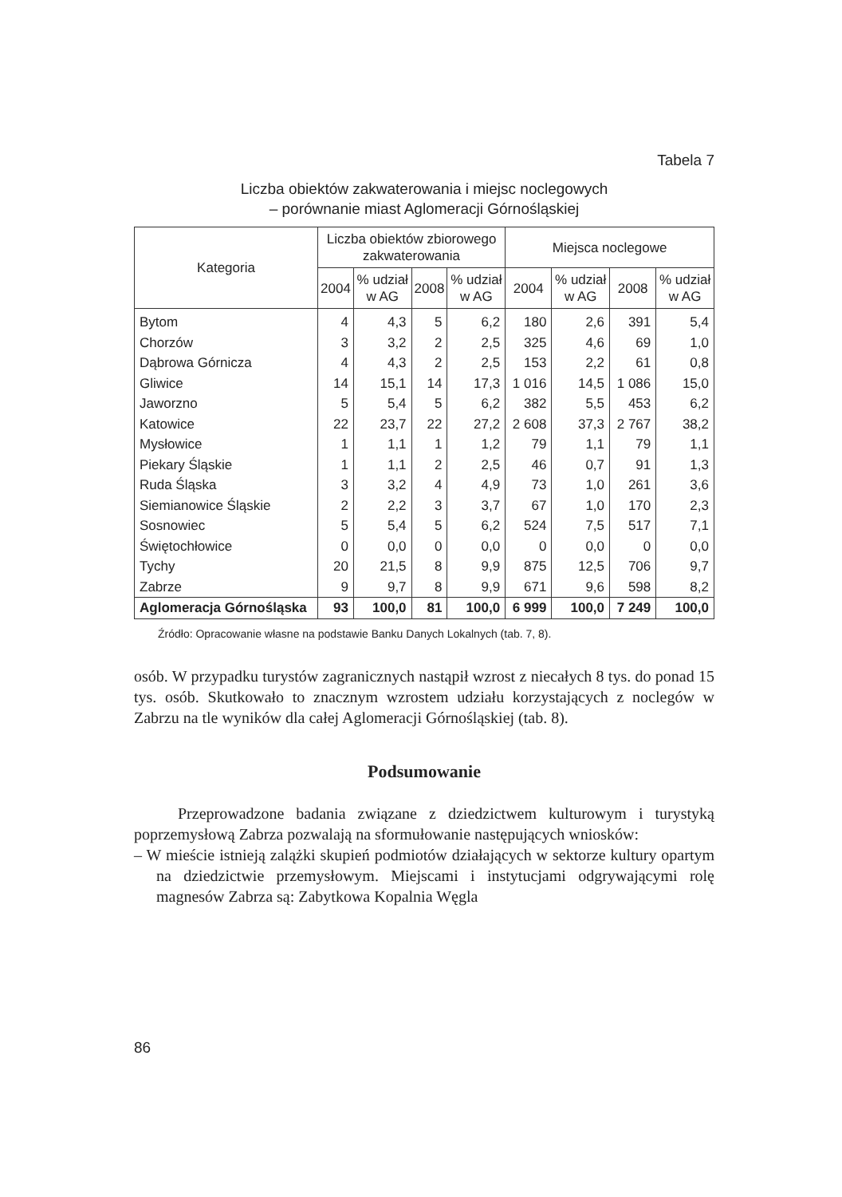Tabela 7
Liczba obiektów zakwaterowania i miejsc noclegowych
– porównanie miast Aglomeracji Górnośląskiej
| Kategoria | Liczba obiektów zbiorowego zakwaterowania | | | | Miejsca noclegowe | | | |
| --- | --- | --- | --- | --- | --- | --- | --- | --- |
| | 2004 | % udział w AG | 2008 | % udział w AG | 2004 | % udział w AG | 2008 | % udział w AG |
| Bytom | 4 | 4,3 | 5 | 6,2 | 180 | 2,6 | 391 | 5,4 |
| Chorzów | 3 | 3,2 | 2 | 2,5 | 325 | 4,6 | 69 | 1,0 |
| Dąbrowa Górnicza | 4 | 4,3 | 2 | 2,5 | 153 | 2,2 | 61 | 0,8 |
| Gliwice | 14 | 15,1 | 14 | 17,3 | 1 016 | 14,5 | 1 086 | 15,0 |
| Jaworzno | 5 | 5,4 | 5 | 6,2 | 382 | 5,5 | 453 | 6,2 |
| Katowice | 22 | 23,7 | 22 | 27,2 | 2 608 | 37,3 | 2 767 | 38,2 |
| Mysłowice | 1 | 1,1 | 1 | 1,2 | 79 | 1,1 | 79 | 1,1 |
| Piekary Śląskie | 1 | 1,1 | 2 | 2,5 | 46 | 0,7 | 91 | 1,3 |
| Ruda Śląska | 3 | 3,2 | 4 | 4,9 | 73 | 1,0 | 261 | 3,6 |
| Siemianowice Śląskie | 2 | 2,2 | 3 | 3,7 | 67 | 1,0 | 170 | 2,3 |
| Sosnowiec | 5 | 5,4 | 5 | 6,2 | 524 | 7,5 | 517 | 7,1 |
| Świętochłowice | 0 | 0,0 | 0 | 0,0 | 0 | 0,0 | 0 | 0,0 |
| Tychy | 20 | 21,5 | 8 | 9,9 | 875 | 12,5 | 706 | 9,7 |
| Zabrze | 9 | 9,7 | 8 | 9,9 | 671 | 9,6 | 598 | 8,2 |
| Aglomeracja Górnośląska | 93 | 100,0 | 81 | 100,0 | 6 999 | 100,0 | 7 249 | 100,0 |
Źródło: Opracowanie własne na podstawie Banku Danych Lokalnych (tab. 7, 8).
osób. W przypadku turystów zagranicznych nastąpił wzrost z niecałych 8 tys. do ponad 15 tys. osób. Skutkowało to znacznym wzrostem udziału korzystających z noclegów w Zabrzu na tle wyników dla całej Aglomeracji Górnośląskiej (tab. 8).
Podsumowanie
Przeprowadzone badania związane z dziedzictwem kulturowym i turystyką poprzemysłową Zabrza pozwalają na sformułowanie następujących wniosków:
– W mieście istnieją zalążki skupień podmiotów działających w sektorze kultury opartym na dziedzictwie przemysłowym. Miejscami i instytucjami odgrywającymi rolę magnesów Zabrza są: Zabytkowa Kopalnia Węgla
86